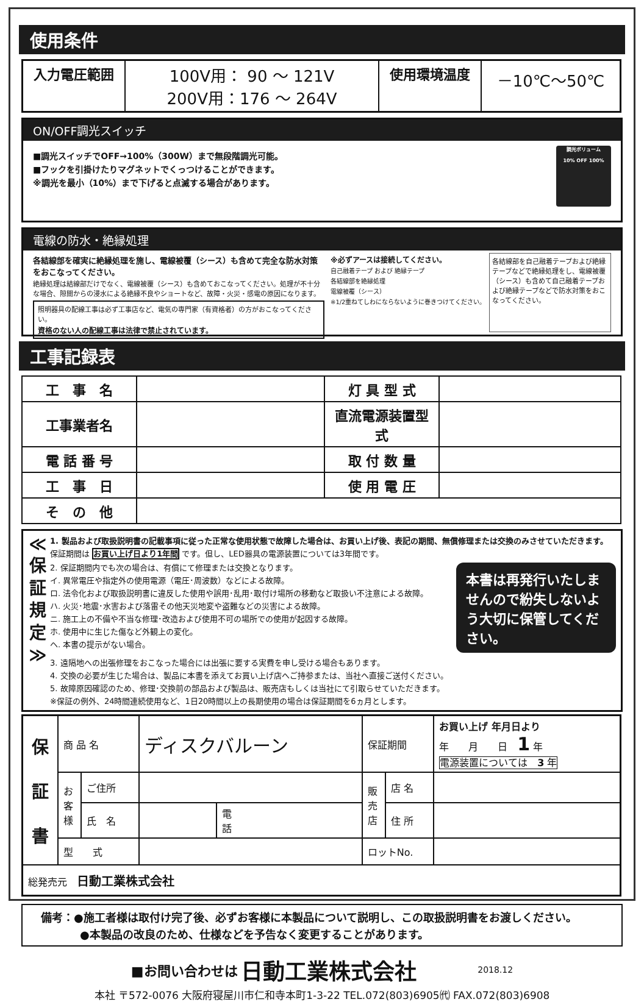使用条件
| 入力電圧範囲 | 100V用： 90 ～ 121V 200V用：176 ～ 264V | 使用環境温度 | －10℃～50℃ |
ON/OFF調光スイッチ
■調光スイッチでOFF→100%（300W）まで無段階調光可能。
■フックを引掛けたりマグネットでくっつけることができます。
※調光を最小（10%）まで下げると点滅する場合があります。
調光ボリューム
10% OFF 100%
電線の防水・絶縁処理
各結線部を確実に絶縁処理を施し、電線被覆（シース）も含めて完全な防水対策をおこなってください。
絶縁処理は結線部だけでなく、電線被覆（シース）も含めておこなってください。処理が不十分な場合、隙間からの浸水による絶縁不良やショートなど、故障・火災・感電の原因になります。
照明器具の配線工事は必ず工事店など、電気の専門家（有資格者）の方がおこなってください。
資格のない人の配線工事は法律で禁止されています。
※必ずアースは接続してください。
自己融着テープ および 絶縁テープ
各結線部を絶縁処理
電線被覆（シース）
※1/2重ねてしわにならないように巻きつけてください。
各結線部を自己融着テープおよび絶縁テープなどで絶縁処理をし、電線被覆（シース）も含めて自己融着テープおよび絶縁テープなどで防水対策をおこなってください。
工事記録表
| 工 事 名 | | 灯 具 型 式 | |
| 工事業者名 | | 直流電源装置型式 | |
| 電 話 番 号 | | 取 付 数 量 | |
| 工 事 日 | | 使 用 電 圧 | |
| そ の 他 | | | |
≪
保
証
規
定
≫
1. 製品および取扱説明書の記載事項に従った正常な使用状態で故障した場合は、お買い上げ後、表記の期間、無償修理または交換のみさせていただきます。
保証期間は お買い上げ日より1年間 です。但し、LED器具の電源装置については3年間です。
2. 保証期間内でも次の場合は、有償にて修理または交換となります。
イ. 異常電圧や指定外の使用電源（電圧･周波数）などによる故障。
ロ. 法令化および取扱説明書に違反した使用や誤用･乱用･取付け場所の移動など取扱い不注意による故障。
ハ. 火災･地震･水害および落雷その他天災地変や盗難などの災害による故障。
ニ. 施工上の不備や不当な修理･改造および使用不可の場所での使用が起因する故障。
ホ. 使用中に生じた傷など外観上の変化。
ヘ. 本書の提示がない場合。
本書は再発行いたしませんので紛失しないよう大切に保管してください。
3. 遠隔地への出張修理をおこなった場合には出張に要する実費を申し受ける場合もあります。
4. 交換の必要が生じた場合は、製品に本書を添えてお買い上げ店へご持参または、当社へ直接ご送付ください。
5. 故障原因確認のため、修理･交換前の部品および製品は、販売店もしくは当社にて引取らせていただきます。
※保証の例外、24時間連続使用など、1日20時間以上の長期使用の場合は保証期間を6ヵ月とします。
| 保 証 書 | 商 品 名 | | ディスクバルーン | | 保証期間 | | お買い上げ 年月日より 年 月 日 1 年 電源装置については 3 年 |
| | お 客 様 | ご住所 | | | 販 売 店 | 店 名 | |
| | | 氏 名 | | 電 話 | | 住 所 | |
| | 型 式 | | | | ロットNo. | | |
| 総発売元 日動工業株式会社 | | | | | | | |
備考：●施工者様は取付け完了後、必ずお客様に本製品について説明し、この取扱説明書をお渡しください。
●本製品の改良のため、仕様などを予告なく変更することがあります。
■お問い合わせは 日動工業株式会社 2018.12
本社 〒572-0076 大阪府寝屋川市仁和寺本町1-3-22 TEL.072(803)6905㈹ FAX.072(803)6908